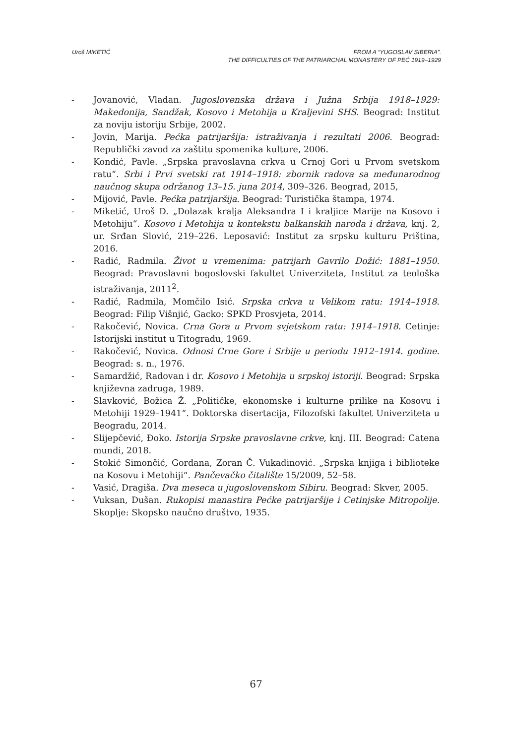Uroš MIKETIĆ FROM A “YUGOSLAV SIBERIA”.
THE DIFFICULTIES OF THE PATRIARCHAL MONASTERY OF PEĆ 1919–1929
- Jovanović, Vladan. Jugoslovenska država i Južna Srbija 1918–1929: Makedonija, Sandžak, Kosovo i Metohija u Kraljevini SHS. Beograd: Institut za noviju istoriju Srbije, 2002.
- Jovin, Marija. Pećka patrijaršija: istraživanja i rezultati 2006. Beograd: Republički zavod za zaštitu spomenika kulture, 2006.
- Kondić, Pavle. „Srpska pravoslavna crkva u Crnoj Gori u Prvom svetskom ratu“. Srbi i Prvi svetski rat 1914–1918: zbornik radova sa međunarodnog naučnog skupa održanog 13–15. juna 2014, 309–326. Beograd, 2015,
- Mijović, Pavle. Pećka patrijaršija. Beograd: Turistička štampa, 1974.
- Miketić, Uroš D. „Dolazak kralja Aleksandra I i kraljice Marije na Kosovo i Metohiju“. Kosovo i Metohija u kontekstu balkanskih naroda i država, knj. 2, ur. Srđan Slović, 219–226. Leposavić: Institut za srpsku kulturu Priština, 2016.
- Radić, Radmila. Život u vremenima: patrijarh Gavrilo Dožić: 1881–1950. Beograd: Pravoslavni bogoslovski fakultet Univerziteta, Institut za teološka istraživanja, 2011<sup>2</sup>.
- Radić, Radmila, Momčilo Isić. Srpska crkva u Velikom ratu: 1914–1918. Beograd: Filip Višnjić, Gacko: SPKD Prosvjeta, 2014.
- Rakočević, Novica. Crna Gora u Prvom svjetskom ratu: 1914–1918. Cetinje: Istorijski institut u Titogradu, 1969.
- Rakočević, Novica. Odnosi Crne Gore i Srbije u periodu 1912–1914. godine. Beograd: s. n., 1976.
- Samardžić, Radovan i dr. Kosovo i Metohija u srpskoj istoriji. Beograd: Srpska književna zadruga, 1989.
- Slavković, Božica Ž. „Političke, ekonomske i kulturne prilike na Kosovu i Metohiji 1929–1941“. Doktorska disertacija, Filozofski fakultet Univerziteta u Beogradu, 2014.
- Slijepčević, Đoko. Istorija Srpske pravoslavne crkve, knj. III. Beograd: Catena mundi, 2018.
- Stokić Simončić, Gordana, Zoran Č. Vukadinović. „Srpska knjiga i biblioteke na Kosovu i Metohiji“. Pančevačko čitalište 15/2009, 52–58.
- Vasić, Dragiša. Dva meseca u jugoslovenskom Sibiru. Beograd: Skver, 2005.
- Vuksan, Dušan. Rukopisi manastira Pećke patrijaršije i Cetinjske Mitropolije. Skoplje: Skopsko naučno društvo, 1935.
67